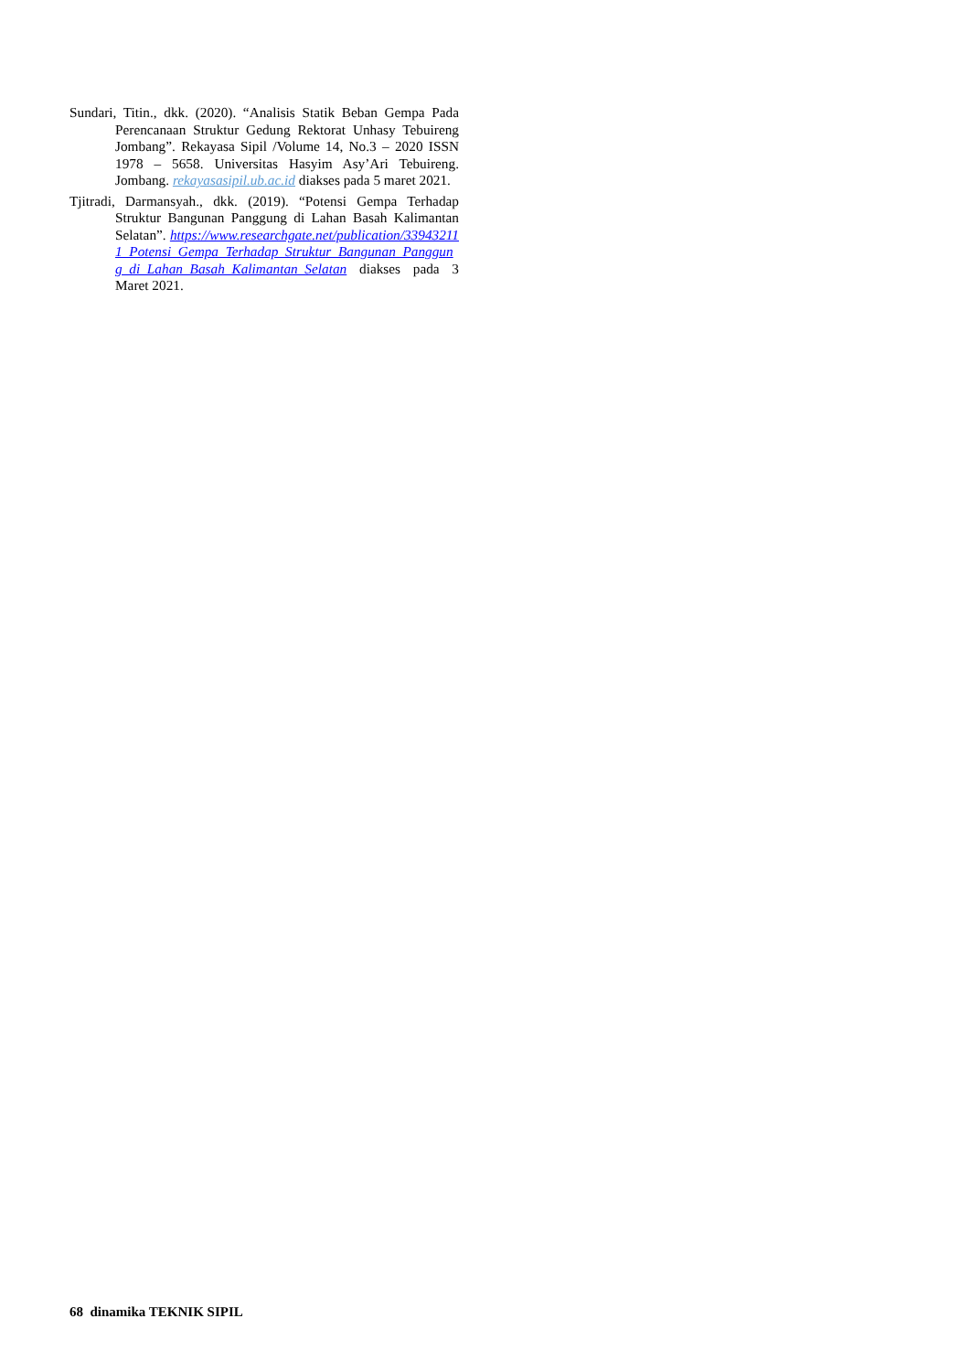Sundari, Titin., dkk. (2020). “Analisis Statik Beban Gempa Pada Perencanaan Struktur Gedung Rektorat Unhasy Tebuireng Jombang”. Rekayasa Sipil /Volume 14, No.3 – 2020 ISSN 1978 – 5658. Universitas Hasyim Asy’Ari Tebuireng. Jombang. rekayasasipil.ub.ac.id diakses pada 5 maret 2021.
Tjitradi, Darmansyah., dkk. (2019). “Potensi Gempa Terhadap Struktur Bangunan Panggung di Lahan Basah Kalimantan Selatan”. https://www.researchgate.net/publication/339432111_Potensi_Gempa_Terhadap_Struktur_Bangunan_Panggung_di_Lahan_Basah_Kalimantan_Selatan diakses pada 3 Maret 2021.
68 dinamika TEKNIK SIPIL